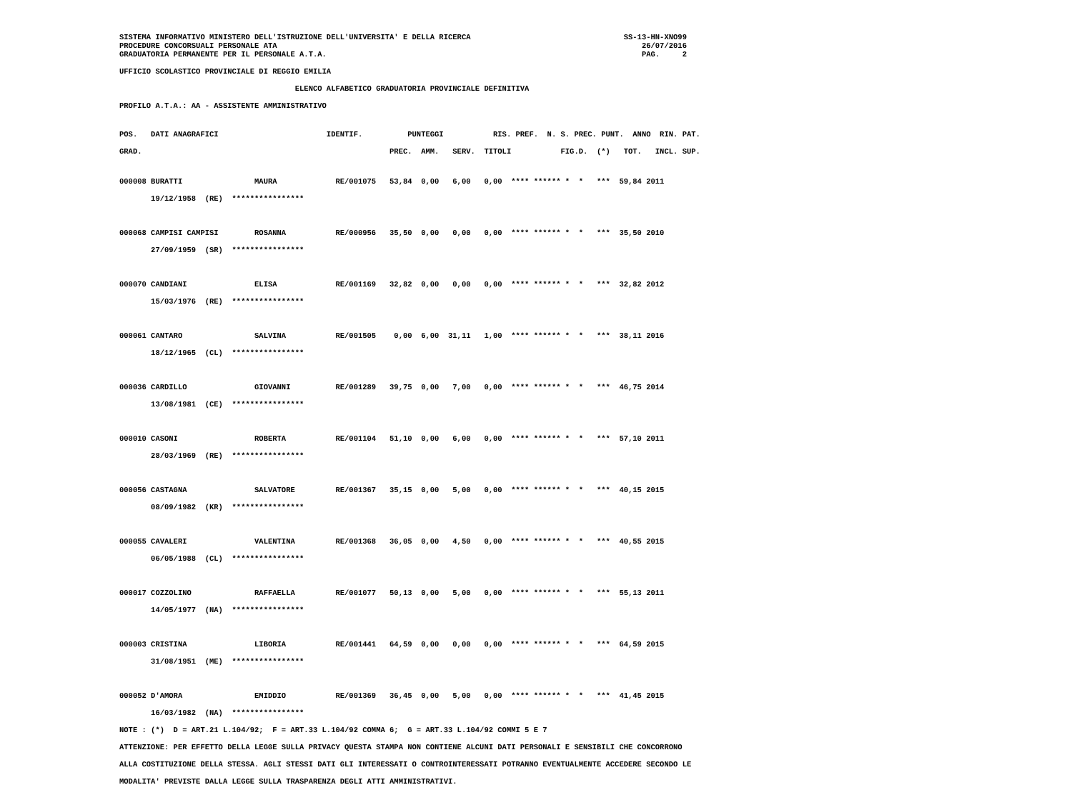SISTEMA INFORMATIVO MINISTERO DELL'ISTRUZIONE DELL'UNIVERSITA' E DELLA RICERCA                                  SS-13-HN-XNO99
PROCEDURE CONCORSUALI PERSONALE ATA                                                                                 26/07/2016
GRADUATORIA PERMANENTE PER IL PERSONALE A.T.A.                                                                      PAG.     2
UFFICIO SCOLASTICO PROVINCIALE DI REGGIO EMILIA
                                       ELENCO ALFABETICO GRADUATORIA PROVINCIALE DEFINITIVA
PROFILO A.T.A.: AA - ASSISTENTE AMMINISTRATIVO
POS.   DATI ANAGRAFICI                        IDENTIF.          PUNTEGGI           RIS. PREF.  N. S. PREC. PUNT.  ANNO  RIN. PAT.
GRAD.                                                       PREC.  AMM.   SERV.  TITOLI           FIG.D.  (*)   TOT.   INCL. SUP.
000008 BURATTI                MAURA             RE/001075   53,84  0,00   6,00   0,00  **** ****** *  *   ***  59,84 2011
       19/12/1958  (RE)  ****************

000068 CAMPISI CAMPISI        ROSANNA           RE/000956   35,50  0,00   0,00   0,00  **** ****** *  *   ***  35,50 2010
       27/09/1959  (SR)  ****************

000070 CANDIANI               ELISA             RE/001169   32,82  0,00   0,00   0,00  **** ****** *  *   ***  32,82 2012
       15/03/1976  (RE)  ****************

000061 CANTARO                SALVINA           RE/001505    0,00  6,00  31,11   1,00  **** ****** *  *   ***  38,11 2016
       18/12/1965  (CL)  ****************

000036 CARDILLO               GIOVANNI          RE/001289   39,75  0,00   7,00   0,00  **** ****** *  *   ***  46,75 2014
       13/08/1981  (CE)  ****************

000010 CASONI                 ROBERTA           RE/001104   51,10  0,00   6,00   0,00  **** ****** *  *   ***  57,10 2011
       28/03/1969  (RE)  ****************

000056 CASTAGNA               SALVATORE         RE/001367   35,15  0,00   5,00   0,00  **** ****** *  *   ***  40,15 2015
       08/09/1982  (KR)  ****************

000055 CAVALERI               VALENTINA         RE/001368   36,05  0,00   4,50   0,00  **** ****** *  *   ***  40,55 2015
       06/05/1988  (CL)  ****************

000017 COZZOLINO              RAFFAELLA         RE/001077   50,13  0,00   5,00   0,00  **** ****** *  *   ***  55,13 2011
       14/05/1977  (NA)  ****************

000003 CRISTINA               LIBORIA           RE/001441   64,59  0,00   0,00   0,00  **** ****** *  *   ***  64,59 2015
       31/08/1951  (ME)  ****************

000052 D'AMORA                EMIDDIO           RE/001369   36,45  0,00   5,00   0,00  **** ****** *  *   ***  41,45 2015
       16/03/1982  (NA)  ****************
NOTE : (*)  D = ART.21 L.104/92;  F = ART.33 L.104/92 COMMA 6;  G = ART.33 L.104/92 COMMI 5 E 7
ATTENZIONE: PER EFFETTO DELLA LEGGE SULLA PRIVACY QUESTA STAMPA NON CONTIENE ALCUNI DATI PERSONALI E SENSIBILI CHE CONCORRONO
ALLA COSTITUZIONE DELLA STESSA. AGLI STESSI DATI GLI INTERESSATI O CONTROINTERESSATI POTRANNO EVENTUALMENTE ACCEDERE SECONDO LE
MODALITA' PREVISTE DALLA LEGGE SULLA TRASPARENZA DEGLI ATTI AMMINISTRATIVI.